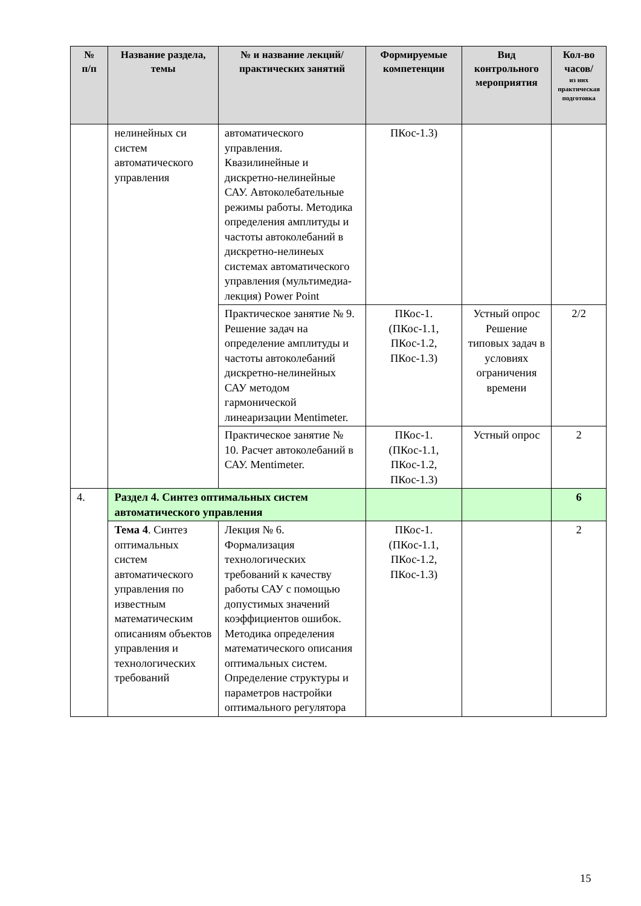| № п/п | Название раздела, темы | № и название лекций/ практических занятий | Формируемые компетенции | Вид контрольного мероприятия | Кол-во часов/ из них практическая подготовка |
| --- | --- | --- | --- | --- | --- |
| | нелинейных си систем автоматического управления | автоматического управления. Квазилинейные и дискретно-нелинейные САУ. Автоколебательные режимы работы. Методика определения амплитуды и частоты автоколебаний в дискретно-нелинеых системах автоматического управления (мультимедиа-лекция) Power Point | ПКос-1.3) | | |
| | | Практическое занятие № 9. Решение задач на определение амплитуды и частоты автоколебаний дискретно-нелинейных САУ методом гармонической линеаризации Mentimeter. | ПКос-1. (ПКос-1.1, ПКос-1.2, ПКос-1.3) | Устный опрос Решение типовых задач в условиях ограничения времени | 2/2 |
| | | Практическое занятие № 10. Расчет автоколебаний в САУ. Mentimeter. | ПКос-1. (ПКос-1.1, ПКос-1.2, ПКос-1.3) | Устный опрос | 2 |
| 4. | Раздел 4. Синтез оптимальных систем автоматического управления | | | | 6 |
| | Тема 4 . Синтез оптимальных систем автоматического управления по известным математическим описаниям объектов управления и технологических требований | Лекция № 6. Формализация технологических требований к качеству работы САУ с помощью допустимых значений коэффициентов ошибок. Методика определения математического описания оптимальных систем. Определение структуры и параметров настройки оптимального регулятора | ПКос-1. (ПКос-1.1, ПКос-1.2, ПКос-1.3) | | 2 |
15